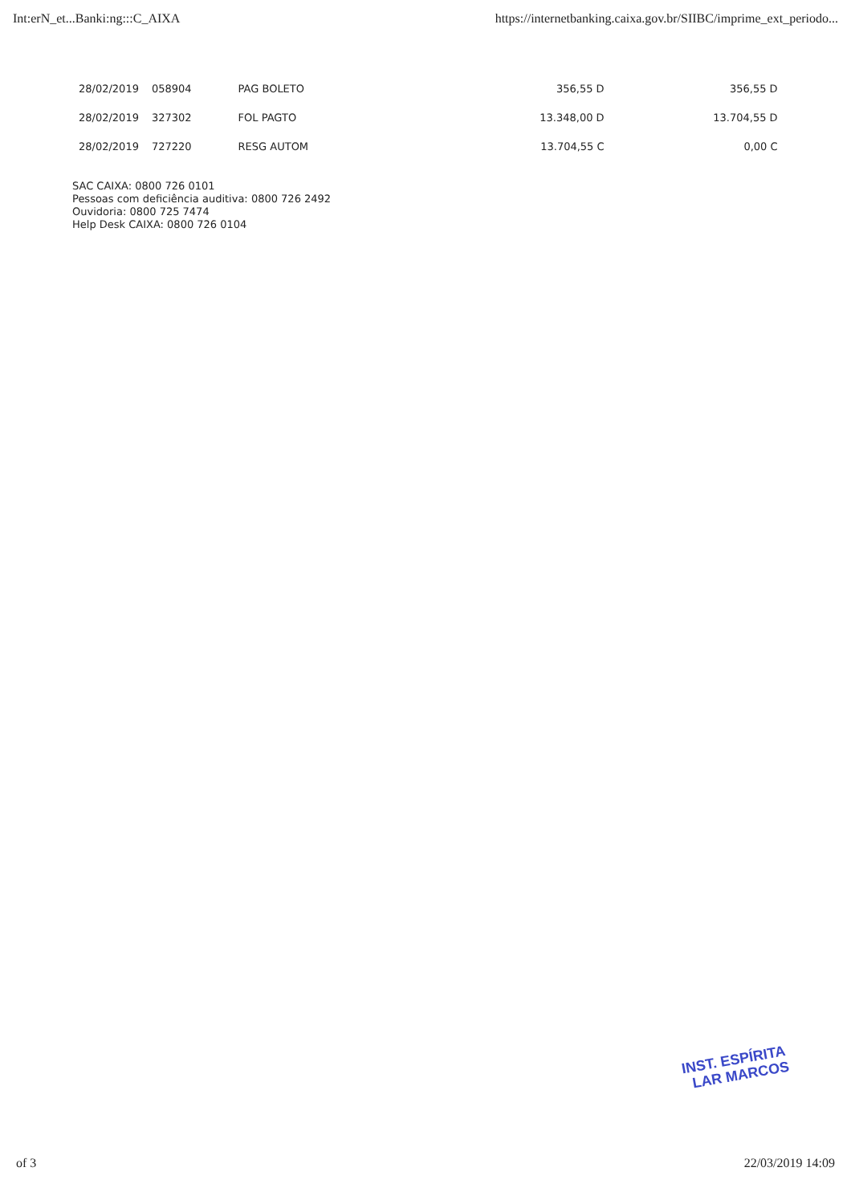Int:erN_et...Banki:ng:::C_AIXA https://internetbanking.caixa.gov.br/SIIBC/imprime_ext_periodo...
| 28/02/2019 | 058904 | PAG BOLETO | 356,55 D | 356,55 D |
| 28/02/2019 | 327302 | FOL PAGTO | 13.348,00 D | 13.704,55 D |
| 28/02/2019 | 727220 | RESG AUTOM | 13.704,55 C | 0,00 C |
SAC CAIXA: 0800 726 0101
Pessoas com deficiência auditiva: 0800 726 2492
Ouvidoria: 0800 725 7474
Help Desk CAIXA: 0800 726 0104
INST. ESPÍRITA
LAR MARCOS
of 3 22/03/2019 14:09